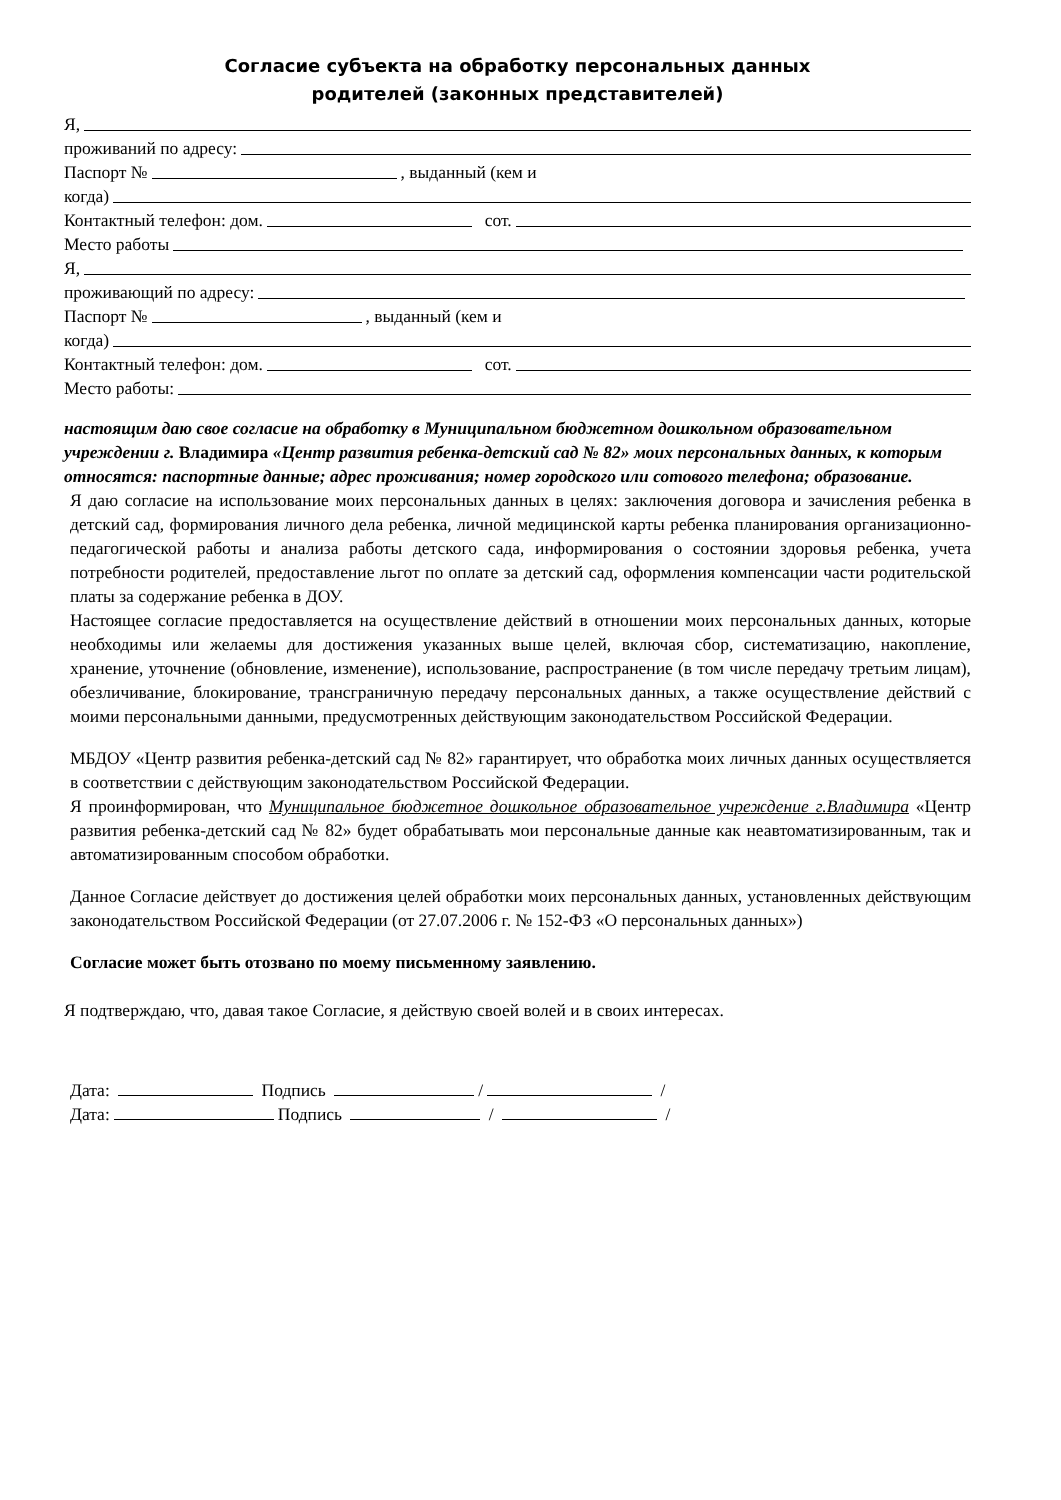Согласие субъекта на обработку персональных данных
родителей (законных представителей)
Я,
проживаний по адресу:
Паспорт № , выданный (кем и
когда)
Контактный телефон: дом. сот.
Место работы
Я,
проживающий по адресу:
Паспорт № , выданный (кем и
когда)
Контактный телефон: дом. сот.
Место работы:
настоящим даю свое согласие на обработку в Муниципальном бюджетном дошкольном образовательном учреждении г. Владимира «Центр развития ребенка-детский сад № 82» моих персональных данных, к которым относятся: паспортные данные; адрес проживания; номер городского или сотового телефона; образование.
Я даю согласие на использование моих персональных данных в целях: заключения договора и зачисления ребенка в детский сад, формирования личного дела ребенка, личной медицинской карты ребенка планирования организационно-педагогической работы и анализа работы детского сада, информирования о состоянии здоровья ребенка, учета потребности родителей, предоставление льгот по оплате за детский сад, оформления компенсации части родительской платы за содержание ребенка в ДОУ.
Настоящее согласие предоставляется на осуществление действий в отношении моих персональных данных, которые необходимы или желаемы для достижения указанных выше целей, включая сбор, систематизацию, накопление, хранение, уточнение (обновление, изменение), использование, распространение (в том числе передачу третьим лицам), обезличивание, блокирование, трансграничную передачу персональных данных, а также осуществление действий с моими персональными данными, предусмотренных действующим законодательством Российской Федерации.
МБДОУ «Центр развития ребенка-детский сад № 82» гарантирует, что обработка моих личных данных осуществляется в соответствии с действующим законодательством Российской Федерации.
Я проинформирован, что Муниципальное бюджетное дошкольное образовательное учреждение г.Владимира «Центр развития ребенка-детский сад № 82» будет обрабатывать мои персональные данные как неавтоматизированным, так и автоматизированным способом обработки.
Данное Согласие действует до достижения целей обработки моих персональных данных, установленных действующим законодательством Российской Федерации (от 27.07.2006 г. № 152-ФЗ «О персональных данных»)
Согласие может быть отозвано по моему письменному заявлению.
Я подтверждаю, что, давая такое Согласие, я действую своей волей и в своих интересах.
Дата: Подпись / /
Дата: Подпись / /